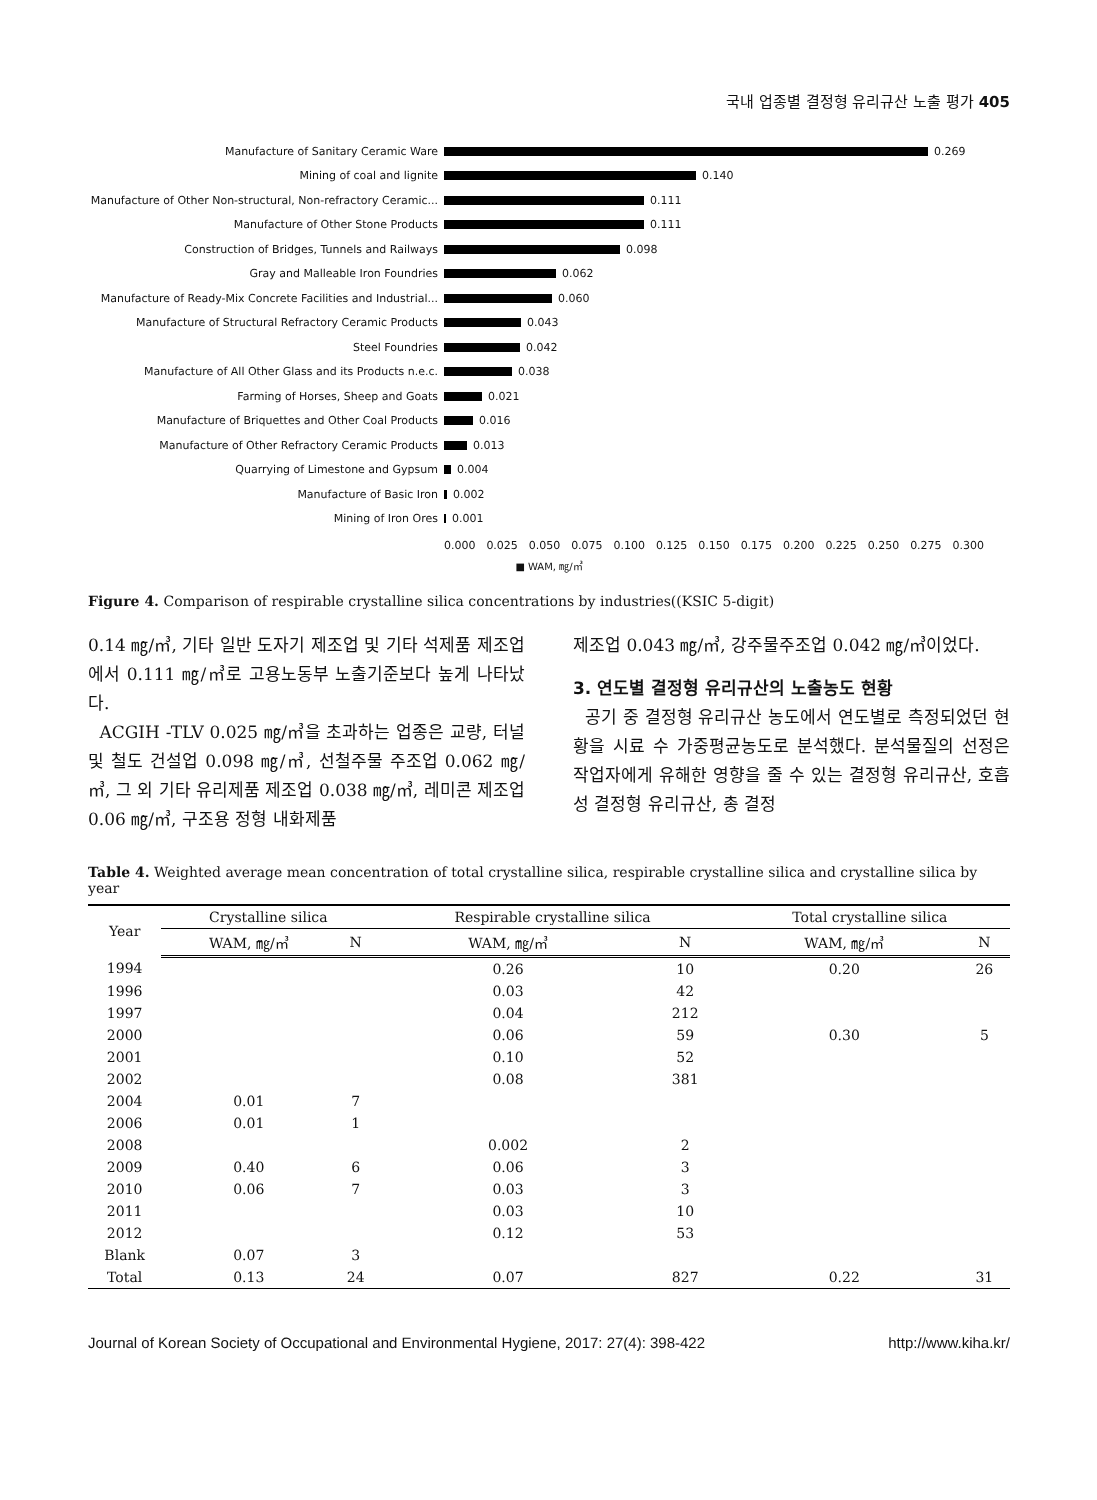국내 업종별 결정형 유리규산 노출 평가 405
Manufacture of Sanitary Ceramic Ware 0.269
Mining of coal and lignite 0.140
Manufacture of Other Non-structural, Non-refractory Ceramic... 0.111
Manufacture of Other Stone Products 0.111
Construction of Bridges, Tunnels and Railways 0.098
Gray and Malleable Iron Foundries 0.062
Manufacture of Ready-Mix Concrete Facilities and Industrial... 0.060
Manufacture of Structural Refractory Ceramic Products 0.043
Steel Foundries 0.042
Manufacture of All Other Glass and its Products n.e.c. 0.038
Farming of Horses, Sheep and Goats 0.021
Manufacture of Briquettes and Other Coal Products 0.016
Manufacture of Other Refractory Ceramic Products 0.013
Quarrying of Limestone and Gypsum 0.004
Manufacture of Basic Iron 0.002
Mining of Iron Ores 0.001
0.000 0.025 0.050 0.075 0.100 0.125 0.150 0.175 0.200 0.225 0.250 0.275 0.300
■ WAM, ㎎/㎥
Figure 4. Comparison of respirable crystalline silica concentrations by industries((KSIC 5-digit)
0.14 ㎎/㎥, 기타 일반 도자기 제조업 및 기타 석제품 제조업에서 0.111 ㎎/㎥로 고용노동부 노출기준보다 높게 나타났다.
ACGIH -TLV 0.025 ㎎/㎥을 초과하는 업종은 교량, 터널 및 철도 건설업 0.098 ㎎/㎥, 선철주물 주조업 0.062 ㎎/㎥, 그 외 기타 유리제품 제조업 0.038 ㎎/㎥, 레미콘 제조업 0.06 ㎎/㎥, 구조용 정형 내화제품
제조업 0.043 ㎎/㎥, 강주물주조업 0.042 ㎎/㎥이었다.
3. 연도별 결정형 유리규산의 노출농도 현황
공기 중 결정형 유리규산 농도에서 연도별로 측정되었던 현황을 시료 수 가중평균농도로 분석했다. 분석물질의 선정은 작업자에게 유해한 영향을 줄 수 있는 결정형 유리규산, 호흡성 결정형 유리규산, 총 결정
Table 4. Weighted average mean concentration of total crystalline silica, respirable crystalline silica and crystalline silica by year
| Year | Crystalline silica | | | Respirable crystalline silica | | | Total crystalline silica | |
| --- | --- | --- | --- | --- | --- | --- | --- | --- |
| | WAM, ㎎/㎥ | N | | WAM, ㎎/㎥ | N | | WAM, ㎎/㎥ | N |
| 1994 | | | | 0.26 | 10 | | 0.20 | 26 |
| 1996 | | | | 0.03 | 42 | | | |
| 1997 | | | | 0.04 | 212 | | | |
| 2000 | | | | 0.06 | 59 | | 0.30 | 5 |
| 2001 | | | | 0.10 | 52 | | | |
| 2002 | | | | 0.08 | 381 | | | |
| 2004 | 0.01 | 7 | | | | | | |
| 2006 | 0.01 | 1 | | | | | | |
| 2008 | | | | 0.002 | 2 | | | |
| 2009 | 0.40 | 6 | | 0.06 | 3 | | | |
| 2010 | 0.06 | 7 | | 0.03 | 3 | | | |
| 2011 | | | | 0.03 | 10 | | | |
| 2012 | | | | 0.12 | 53 | | | |
| Blank | 0.07 | 3 | | | | | | |
| Total | 0.13 | 24 | | 0.07 | 827 | | 0.22 | 31 |
Journal of Korean Society of Occupational and Environmental Hygiene, 2017: 27(4): 398-422 http://www.kiha.kr/